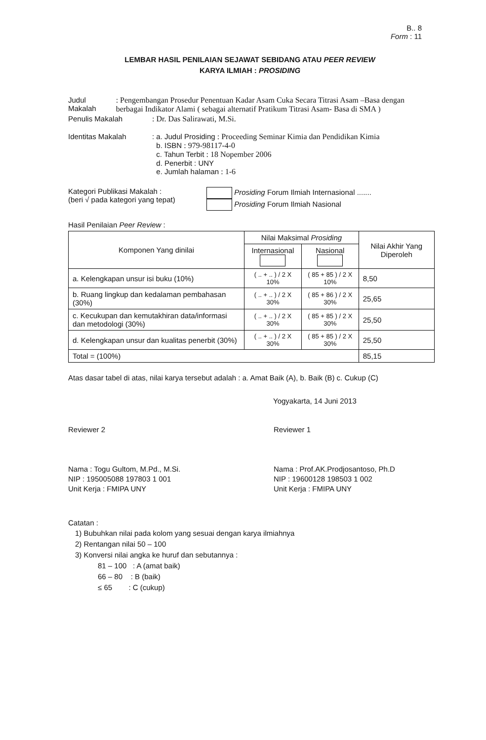B.. 8
Form : 11
LEMBAR HASIL PENILAIAN SEJAWAT SEBIDANG ATAU PEER REVIEW
KARYA ILMIAH : PROSIDING
Judul Makalah : Pengembangan Prosedur Penentuan Kadar Asam Cuka Secara Titrasi Asam –Basa dengan berbagai Indikator Alami ( sebagai alternatif Pratikum Titrasi Asam- Basa di SMA )
Penulis Makalah : Dr. Das Salirawati, M.Si.
Identitas Makalah : a. Judul Prosiding : Proceeding Seminar Kimia dan Pendidikan Kimia
b. ISBN : 979-98117-4-0
c. Tahun Terbit : 18 Nopember 2006
d. Penerbit : UNY
e. Jumlah halaman : 1-6
Kategori Publikasi Makalah :
(beri √ pada kategori yang tepat)
Prosiding Forum Ilmiah Internasional .......
Prosiding Forum Ilmiah Nasional
Hasil Penilaian Peer Review :
| Komponen Yang dinilai | Nilai Maksimal Prosiding | | Nilai Akhir Yang Diperoleh |
| --- | --- | --- | --- |
| | Internasional | Nasional | |
| a. Kelengkapan unsur isi buku (10%) | ( .. + .. ) / 2 X 10% | ( 85 + 85 ) / 2 X 10% | 8,50 |
| b. Ruang lingkup dan kedalaman pembahasan (30%) | ( .. + .. ) / 2 X 30% | ( 85 + 86 ) / 2 X 30% | 25,65 |
| c. Kecukupan dan kemutakhiran data/informasi dan metodologi (30%) | ( .. + .. ) / 2 X 30% | ( 85 + 85 ) / 2 X 30% | 25,50 |
| d. Kelengkapan unsur dan kualitas penerbit (30%) | ( .. + .. ) / 2 X 30% | ( 85 + 85 ) / 2 X 30% | 25,50 |
| Total = (100%) | | | 85,15 |
Atas dasar tabel di atas, nilai karya tersebut adalah : a. Amat Baik (A), b. Baik (B) c. Cukup (C)
Yogyakarta, 14 Juni 2013
Reviewer 2
Nama : Togu Gultom, M.Pd., M.Si.
NIP : 195005088 197803 1 001
Unit Kerja : FMIPA UNY
Reviewer 1
Nama : Prof.AK.Prodjosantoso, Ph.D
NIP : 19600128 198503 1 002
Unit Kerja : FMIPA UNY
Catatan :
1) Bubuhkan nilai pada kolom yang sesuai dengan karya ilmiahnya
2) Rentangan nilai 50 – 100
3) Konversi nilai angka ke huruf dan sebutannya :
81 – 100 : A (amat baik)
66 – 80 : B (baik)
≤ 65 : C (cukup)